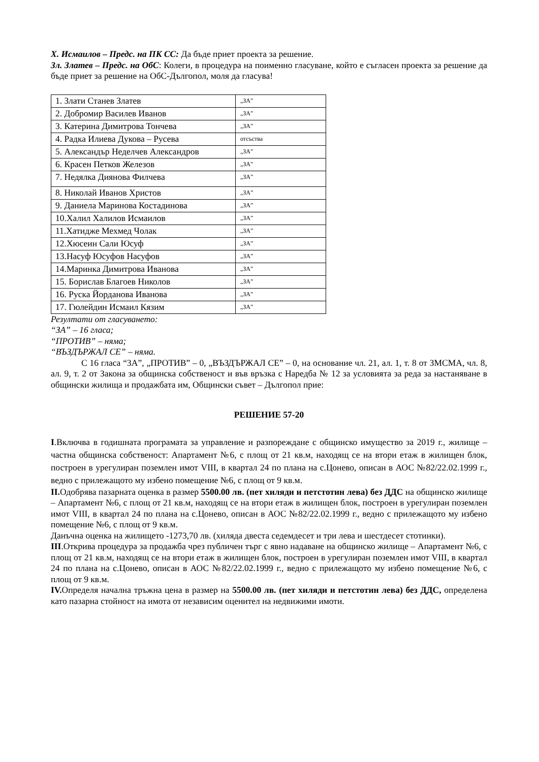Х. Исмаилов – Предс. на ПК СС: Да бъде приет проекта за решение.
Зл. Златев – Предс. на ОбС: Колеги, в процедура на поименно гласуване, който е съгласен проекта за решение да бъде приет за решение на ОбС-Дългопол, моля да гласува!
| 1. Злати Станев Златев | „ЗА” |
| 2. Добромир Василев Иванов | „ЗА” |
| 3. Катерина Димитрова Тончева | „ЗА” |
| 4. Радка Илиева Дукова – Русева | отсъства |
| 5. Александър Неделчев Александров | „ЗА” |
| 6. Красен Петков Железов | „ЗА” |
| 7. Недялка Диянова Филчева | „ЗА” |
| 8. Николай Иванов Христов | „ЗА” |
| 9. Даниела Маринова Костадинова | „ЗА” |
| 10.Халил Халилов Исмаилов | „ЗА” |
| 11.Хатидже Мехмед Чолак | „ЗА” |
| 12.Хюсеин Сали Юсуф | „ЗА” |
| 13.Насуф Юсуфов Насуфов | „ЗА” |
| 14.Маринка Димитрова Иванова | „ЗА” |
| 15. Борислав Благоев Николов | „ЗА” |
| 16. Руска Йорданова Иванова | „ЗА” |
| 17. Гюлейдин Исмаил Кязим | „ЗА” |
Резултати от гласуването:
“ЗА” – 16 гласа;
“ПРОТИВ” – няма;
“ВЪЗДЪРЖАЛ СЕ” – няма.
С 16 гласа “ЗА”, „ПРОТИВ” – 0, „ВЪЗДЪРЖАЛ СЕ” – 0, на основание чл. 21, ал. 1, т. 8 от ЗМСМА, чл. 8, ал. 9, т. 2 от Закона за общинска собственост и във връзка с Наредба № 12 за условията за реда за настаняване в общински жилища и продажбата им, Общински съвет – Дългопол прие:
РЕШЕНИЕ 57-20
I.Включва в годишната програмата за управление и разпореждане с общинско имущество за 2019 г., жилище – частна общинска собственост: Апартамент №6, с площ от 21 кв.м, находящ се на втори етаж в жилищен блок, построен в урегулиран поземлен имот VIII, в квартал 24 по плана на с.Цонево, описан в АОС №82/22.02.1999 г., ведно с прилежащото му избено помещение №6, с площ от 9 кв.м.
II. Одобрява пазарната оценка в размер 5500.00 лв. (пет хиляди и петстотин лева) без ДДС на общинско жилище – Апартамент №6, с площ от 21 кв.м, находящ се на втори етаж в жилищен блок, построен в урегулиран поземлен имот VIII, в квартал 24 по плана на с.Цонево, описан в АОС №82/22.02.1999 г., ведно с прилежащото му избено помещение №6, с площ от 9 кв.м.
Данъчна оценка на жилището -1273,70 лв. (хиляда двеста седемдесет и три лева и шестдесет стотинки).
III.Открива процедура за продажба чрез публичен търг с явно надаване на общинско жилище – Апартамент №6, с площ от 21 кв.м, находящ се на втори етаж в жилищен блок, построен в урегулиран поземлен имот VIII, в квартал 24 по плана на с.Цонево, описан в АОС №82/22.02.1999 г., ведно с прилежащото му избено помещение №6, с площ от 9 кв.м.
IV. Определя начална тръжна цена в размер на 5500.00 лв. (пет хиляди и петстотин лева) без ДДС, определена като пазарна стойност на имота от независим оценител на недвижими имоти.